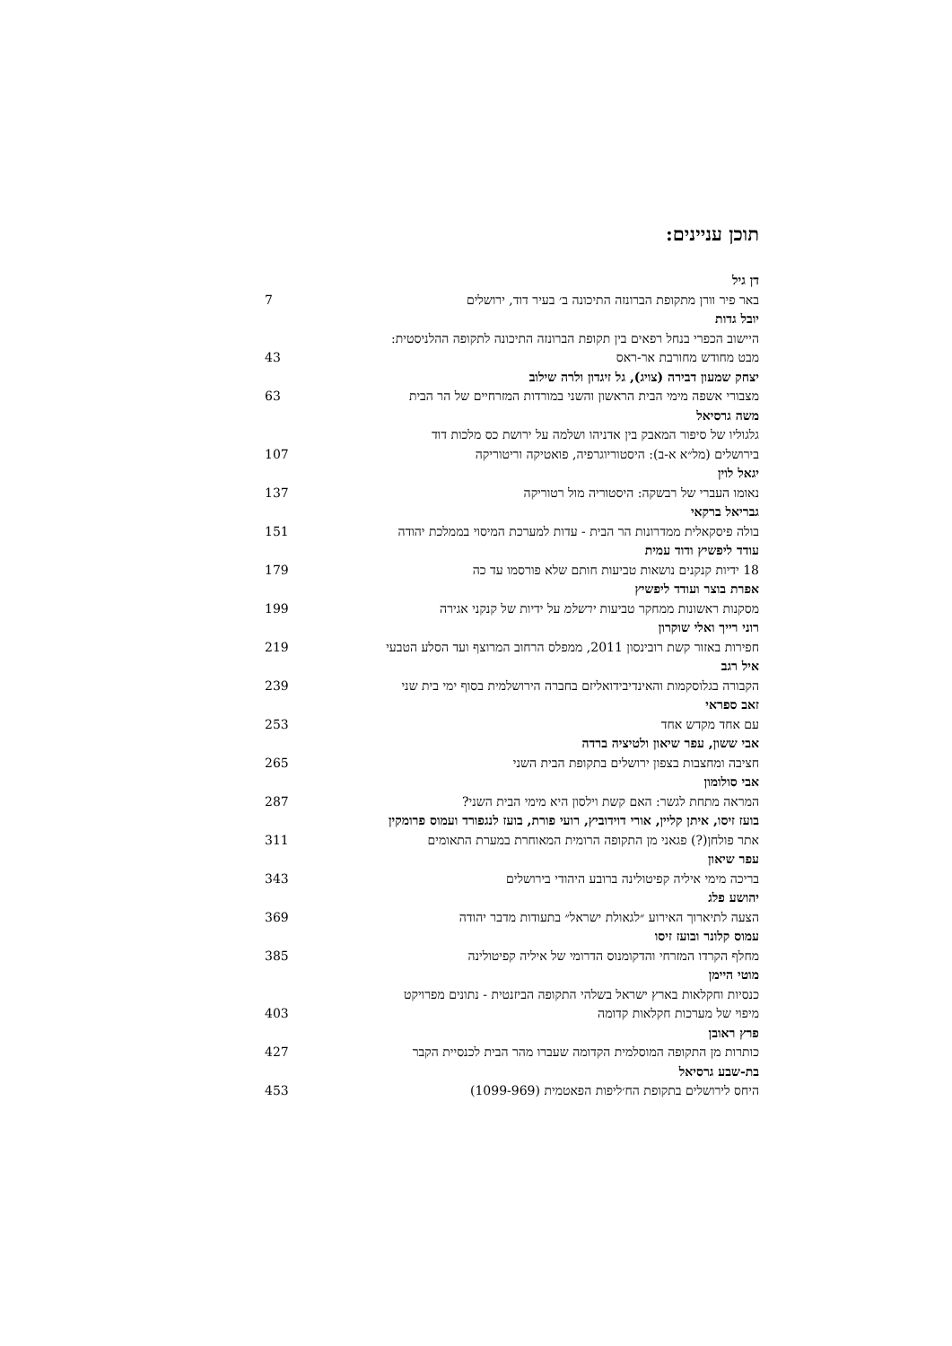תוכן עניינים:
דן גיל
באר פיר וורן מתקופת הברונזה התיכונה ב׳ בעיר דוד, ירושלים 7
יובל גדות
היישוב הכפרי בנחל רפאים בין תקופת הברונזה התיכונה לתקופה ההלניסטית:
מבט מחודש מחורבת אר-ראס 43
יצחק שמעון דבירה (צויג), גל זיגדון ולרה שילוב
מצבורי אשפה מימי הבית הראשון והשני במורדות המזרחיים של הר הבית 63
משה גרסיאל
גלגוליו של סיפור המאבק בין אדניהו ושלמה על ירושת כס מלכות דוד
בירושלים (מל״א א-ב): היסטוריוגרפיה, פואטיקה וריטוריקה 107
יגאל לוין
נאומו העברי של רבשקה: היסטוריה מול רטוריקה 137
גבריאל ברקאי
בולה פיסקאלית ממדרונות הר הבית - עדות למערכת המיסוי בממלכת יהודה 151
עודד ליפשיץ ודוד עמית
18 ידיות קנקנים נושאות טביעות חותם שלא פורסמו עד כה 179
אפרת בוצר ועודד ליפשיץ
מסקנות ראשונות ממחקר טביעות ירשלמ על ידיות של קנקני אגירה 199
רוני רייך ואלי שוקרון
חפירות באזור קשת רובינסון 2011, ממפלס הרחוב המרוצף ועד הסלע הטבעי 219
איל רגב
הקבורה בגלוסקמות והאינדיבידואליזם בחברה הירושלמית בסוף ימי בית שני 239
זאב ספראי
עם אחד מקדש אחד 253
אבי ששון, עפר שיאון ולטיציה ברדה
חציבה ומחצבות בצפון ירושלים בתקופת הבית השני 265
אבי סולומון
המראה מתחת לגשר: האם קשת וילסון היא מימי הבית השני? 287
בועז זיסו, איתן קליין, אורי דוידוביץ, רועי פורת, בועז לנגפורד ועמוס פרומקין
אתר פולחן(?) פגאני מן התקופה הרומית המאוחרת במערת התאומים 311
עפר שיאון
בריכה מימי איליה קפיטולינה ברובע היהודי בירושלים 343
יהושע פלג
הצעה לתיארוך האירוע ״לגאולת ישראל״ בתעודות מדבר יהודה 369
עמוס קלונר ובועז זיסו
מחלף הקרדו המזרחי והדקומנוס הדרומי של איליה קפיטולינה 385
מוטי היימן
כנסיות וחקלאות בארץ ישראל בשלהי התקופה הביזנטית - נתונים מפרויקט
מיפוי של מערכות חקלאות קדומה 403
פרץ ראובן
כותרות מן התקופה המוסלמית הקדומה שעברו מהר הבית לכנסיית הקבר 427
בת-שבע גרסיאל
היחס לירושלים בתקופת הח׳ליפות הפאטמית (1099-969) 453